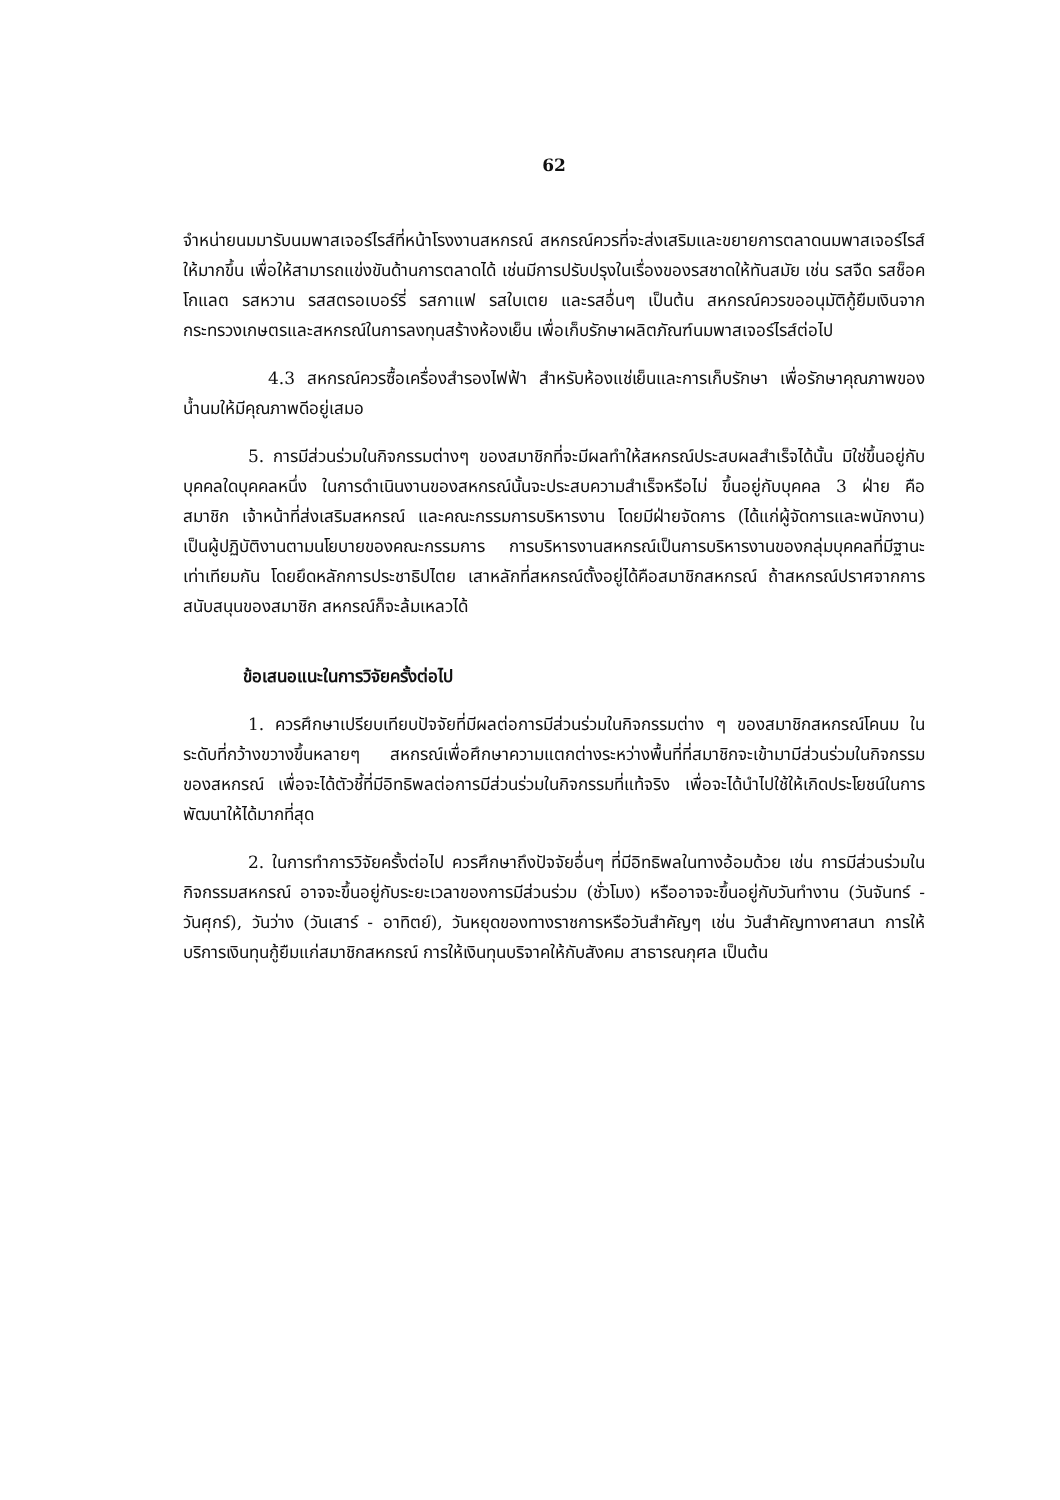62
จำหน่ายนมมารับนมพาสเจอร์ไรส์ที่หน้าโรงงานสหกรณ์ สหกรณ์ควรที่จะส่งเสริมและขยายการตลาดนมพาสเจอร์ไรส์ให้มากขึ้น เพื่อให้สามารถแข่งขันด้านการตลาดได้ เช่นมีการปรับปรุงในเรื่องของรสชาดให้ทันสมัย เช่น รสจืด รสช็อคโกแลต รสหวาน รสสตรอเบอร์รี่ รสกาแฟ รสใบเตย และรสอื่นๆ เป็นต้น สหกรณ์ควรขออนุมัติกู้ยืมเงินจากกระทรวงเกษตรและสหกรณ์ในการลงทุนสร้างห้องเย็น เพื่อเก็บรักษาผลิตภัณฑ์นมพาสเจอร์ไรส์ต่อไป
4.3 สหกรณ์ควรซื้อเครื่องสำรองไฟฟ้า สำหรับห้องแช่เย็นและการเก็บรักษา เพื่อรักษาคุณภาพของน้ำนมให้มีคุณภาพดีอยู่เสมอ
5. การมีส่วนร่วมในกิจกรรมต่างๆ ของสมาชิกที่จะมีผลทำให้สหกรณ์ประสบผลสำเร็จได้นั้น มิใช่ขึ้นอยู่กับบุคคลใดบุคคลหนึ่ง ในการดำเนินงานของสหกรณ์นั้นจะประสบความสำเร็จหรือไม่ ขึ้นอยู่กับบุคคล 3 ฝ่าย คือ สมาชิก เจ้าหน้าที่ส่งเสริมสหกรณ์ และคณะกรรมการบริหารงาน โดยมีฝ่ายจัดการ (ได้แก่ผู้จัดการและพนักงาน) เป็นผู้ปฏิบัติงานตามนโยบายของคณะกรรมการ การบริหารงานสหกรณ์เป็นการบริหารงานของกลุ่มบุคคลที่มีฐานะเท่าเทียมกัน โดยยึดหลักการประชาธิปไตย เสาหลักที่สหกรณ์ตั้งอยู่ได้คือสมาชิกสหกรณ์ ถ้าสหกรณ์ปราศจากการสนับสนุนของสมาชิก สหกรณ์ก็จะล้มเหลวได้
ข้อเสนอแนะในการวิจัยครั้งต่อไป
1. ควรศึกษาเปรียบเทียบปัจจัยที่มีผลต่อการมีส่วนร่วมในกิจกรรมต่าง ๆ ของสมาชิกสหกรณ์โคนม ในระดับที่กว้างขวางขึ้นหลายๆ สหกรณ์เพื่อศึกษาความแตกต่างระหว่างพื้นที่ที่สมาชิกจะเข้ามามีส่วนร่วมในกิจกรรมของสหกรณ์ เพื่อจะได้ตัวชี้ที่มีอิทธิพลต่อการมีส่วนร่วมในกิจกรรมที่แท้จริง เพื่อจะได้นำไปใช้ให้เกิดประโยชน์ในการพัฒนาให้ได้มากที่สุด
2. ในการทำการวิจัยครั้งต่อไป ควรศึกษาถึงปัจจัยอื่นๆ ที่มีอิทธิพลในทางอ้อมด้วย เช่น การมีส่วนร่วมในกิจกรรมสหกรณ์ อาจจะขึ้นอยู่กับระยะเวลาของการมีส่วนร่วม (ชั่วโมง) หรืออาจจะขึ้นอยู่กับวันทำงาน (วันจันทร์ - วันศุกร์), วันว่าง (วันเสาร์ - อาทิตย์), วันหยุดของทางราชการหรือวันสำคัญๆ เช่น วันสำคัญทางศาสนา การให้บริการเงินทุนกู้ยืมแก่สมาชิกสหกรณ์ การให้เงินทุนบริจาคให้กับสังคม สาธารณกุศล เป็นต้น